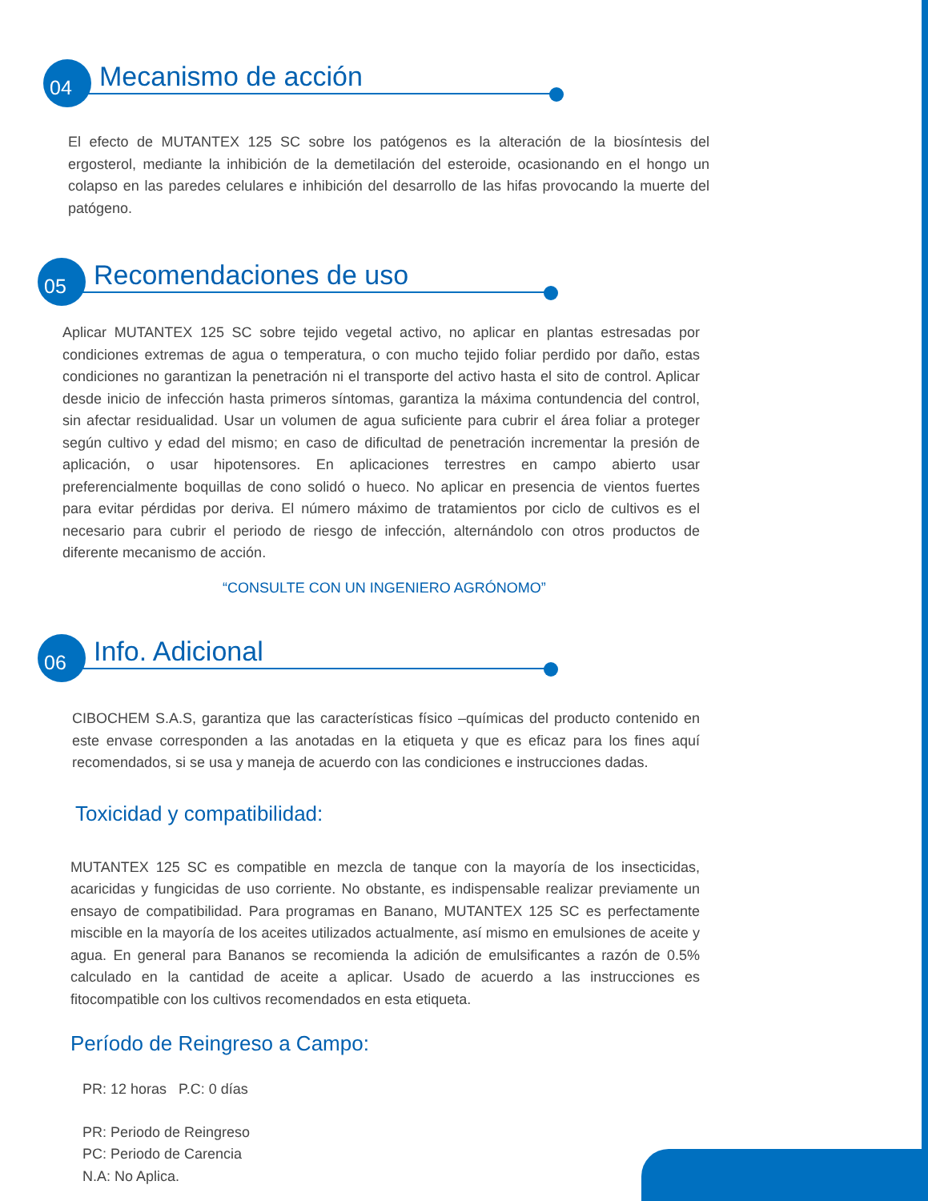04 Mecanismo de acción
El efecto de MUTANTEX 125 SC sobre los patógenos es la alteración de la biosíntesis del ergosterol, mediante la inhibición de la demetilación del esteroide, ocasionando en el hongo un colapso en las paredes celulares e inhibición del desarrollo de las hifas provocando la muerte del patógeno.
05 Recomendaciones de uso
Aplicar MUTANTEX 125 SC sobre tejido vegetal activo, no aplicar en plantas estresadas por condiciones extremas de agua o temperatura, o con mucho tejido foliar perdido por daño, estas condiciones no garantizan la penetración ni el transporte del activo hasta el sito de control. Aplicar desde inicio de infección hasta primeros síntomas, garantiza la máxima contundencia del control, sin afectar residualidad. Usar un volumen de agua suficiente para cubrir el área foliar a proteger según cultivo y edad del mismo; en caso de dificultad de penetración incrementar la presión de aplicación, o usar hipotensores. En aplicaciones terrestres en campo abierto usar preferencialmente boquillas de cono solidó o hueco. No aplicar en presencia de vientos fuertes para evitar pérdidas por deriva. El número máximo de tratamientos por ciclo de cultivos es el necesario para cubrir el periodo de riesgo de infección, alternándolo con otros productos de diferente mecanismo de acción.
“CONSULTE CON UN INGENIERO AGRÓNOMO”
06 Info. Adicional
CIBOCHEM S.A.S, garantiza que las características físico –químicas del producto contenido en este envase corresponden a las anotadas en la etiqueta y que es eficaz para los fines aquí recomendados, si se usa y maneja de acuerdo con las condiciones e instrucciones dadas.
Toxicidad y compatibilidad:
MUTANTEX 125 SC es compatible en mezcla de tanque con la mayoría de los insecticidas, acaricidas y fungicidas de uso corriente. No obstante, es indispensable realizar previamente un ensayo de compatibilidad. Para programas en Banano, MUTANTEX 125 SC es perfectamente miscible en la mayoría de los aceites utilizados actualmente, así mismo en emulsiones de aceite y agua. En general para Bananos se recomienda la adición de emulsificantes a razón de 0.5% calculado en la cantidad de aceite a aplicar. Usado de acuerdo a las instrucciones es fitocompatible con los cultivos recomendados en esta etiqueta.
Período de Reingreso a Campo:
PR: 12 horas P.C: 0 días
PR: Periodo de Reingreso
PC: Periodo de Carencia
N.A: No Aplica.